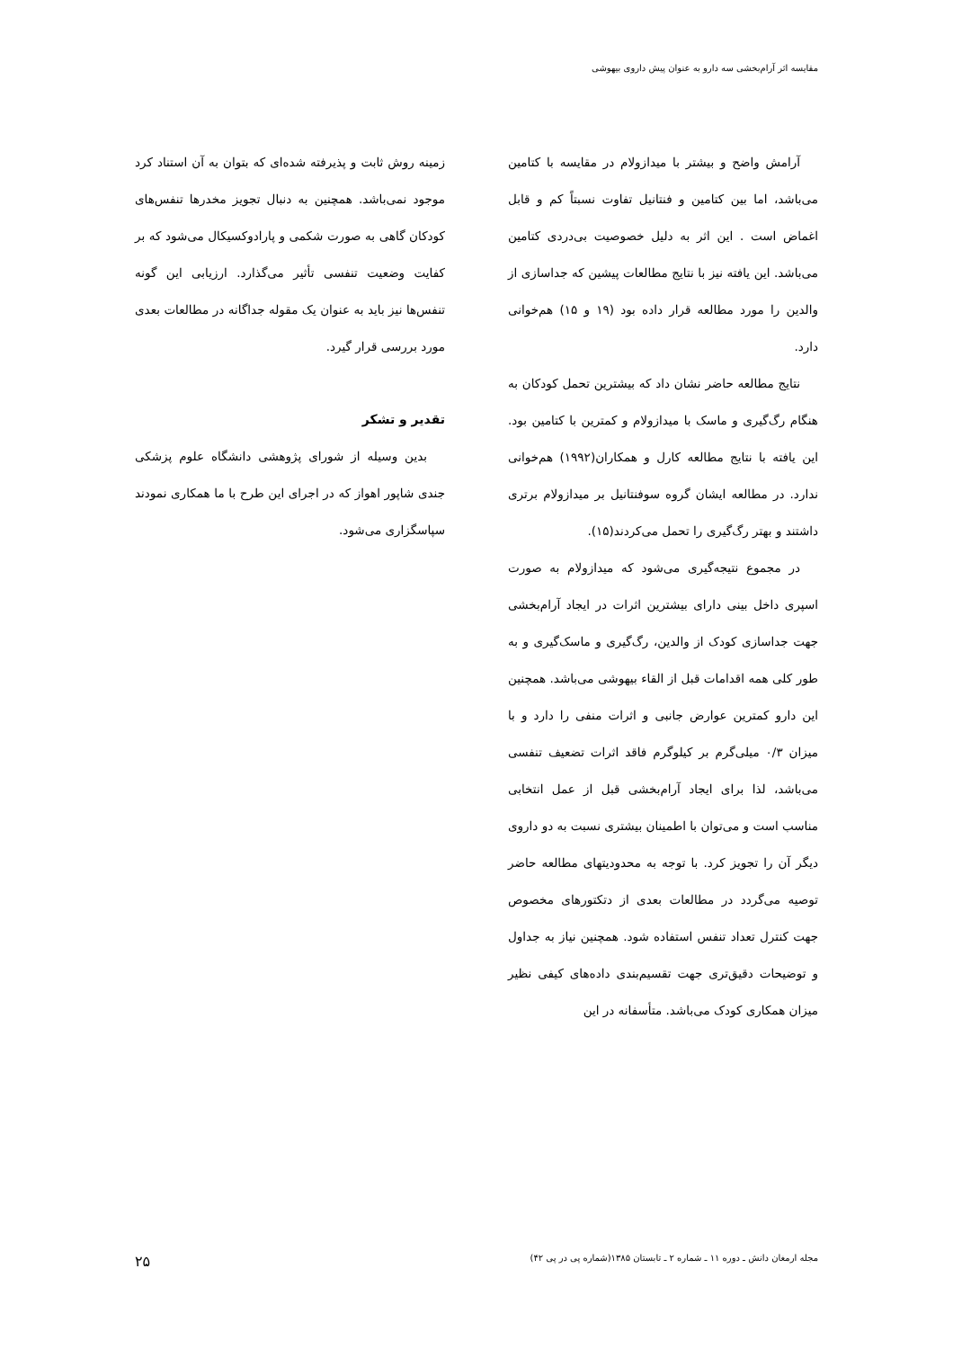مقایسه اثر آرام‌بخشی سه دارو به عنوان پیش داروی بیهوشی
آرامش واضح و بیشتر با میدازولام در مقایسه با کتامین می‌باشد، اما بین کتامین و فنتانیل تفاوت نسبتاً کم و قابل اغماض است . این اثر به دلیل خصوصیت بی‌دردی کتامین می‌باشد. این یافته نیز با نتایج مطالعات پیشین که جداسازی از والدین را مورد مطالعه قرار داده بود (۱۹ و ۱۵) هم‌خوانی دارد.
نتایج مطالعه حاضر نشان داد که بیشترین تحمل کودکان به هنگام رگ‌گیری و ماسک با میدازولام و کمترین با کتامین بود. این یافته با نتایج مطالعه کارل و همکاران(۱۹۹۲) هم‌خوانی ندارد. در مطالعه ایشان گروه سوفنتانیل بر میدازولام برتری داشتند و بهتر رگ‌گیری را تحمل می‌کردند(۱۵).
در مجموع نتیجه‌گیری می‌شود که میدازولام به صورت اسپری داخل بینی دارای بیشترین اثرات در ایجاد آرام‌بخشی جهت جداسازی کودک از والدین، رگ‌گیری و ماسک‌گیری و به طور کلی همه اقدامات قبل از القاء بیهوشی می‌باشد. همچنین این دارو کمترین عوارض جانبی و اثرات منفی را دارد و با میزان ۰/۳ میلی‌گرم بر کیلوگرم فاقد اثرات تضعیف تنفسی می‌باشد، لذا برای ایجاد آرام‌بخشی قبل از عمل انتخابی مناسب است و می‌توان با اطمینان بیشتری نسبت به دو داروی دیگر آن را تجویز کرد. با توجه به محدودیتهای مطالعه حاضر توصیه می‌گردد در مطالعات بعدی از دتکتورهای مخصوص جهت کنترل تعداد تنفس استفاده شود. همچنین نیاز به جداول و توضیحات دقیق‌تری جهت تقسیم‌بندی داده‌های کیفی نظیر میزان همکاری کودک می‌باشد. متأسفانه در این
زمینه روش ثابت و پذیرفته شده‌ای که بتوان به آن استناد کرد موجود نمی‌باشد. همچنین به دنبال تجویز مخدرها تنفس‌های کودکان گاهی به صورت شکمی و پارادوکسیکال می‌شود که بر کفایت وضعیت تنفسی تأثیر می‌گذارد. ارزیابی این گونه تنفس‌ها نیز باید به عنوان یک مقوله جداگانه در مطالعات بعدی مورد بررسی قرار گیرد.
تقدیر و تشکر
بدین وسیله از شورای پژوهشی دانشگاه علوم پزشکی جندی شاپور اهواز که در اجرای این طرح با ما همکاری نمودند سپاسگزاری می‌شود.
مجله ارمغان دانش ـ دوره ۱۱ ـ شماره ۲ ـ تابستان ۱۳۸۵(شماره پی در پی ۴۲) ۲۵